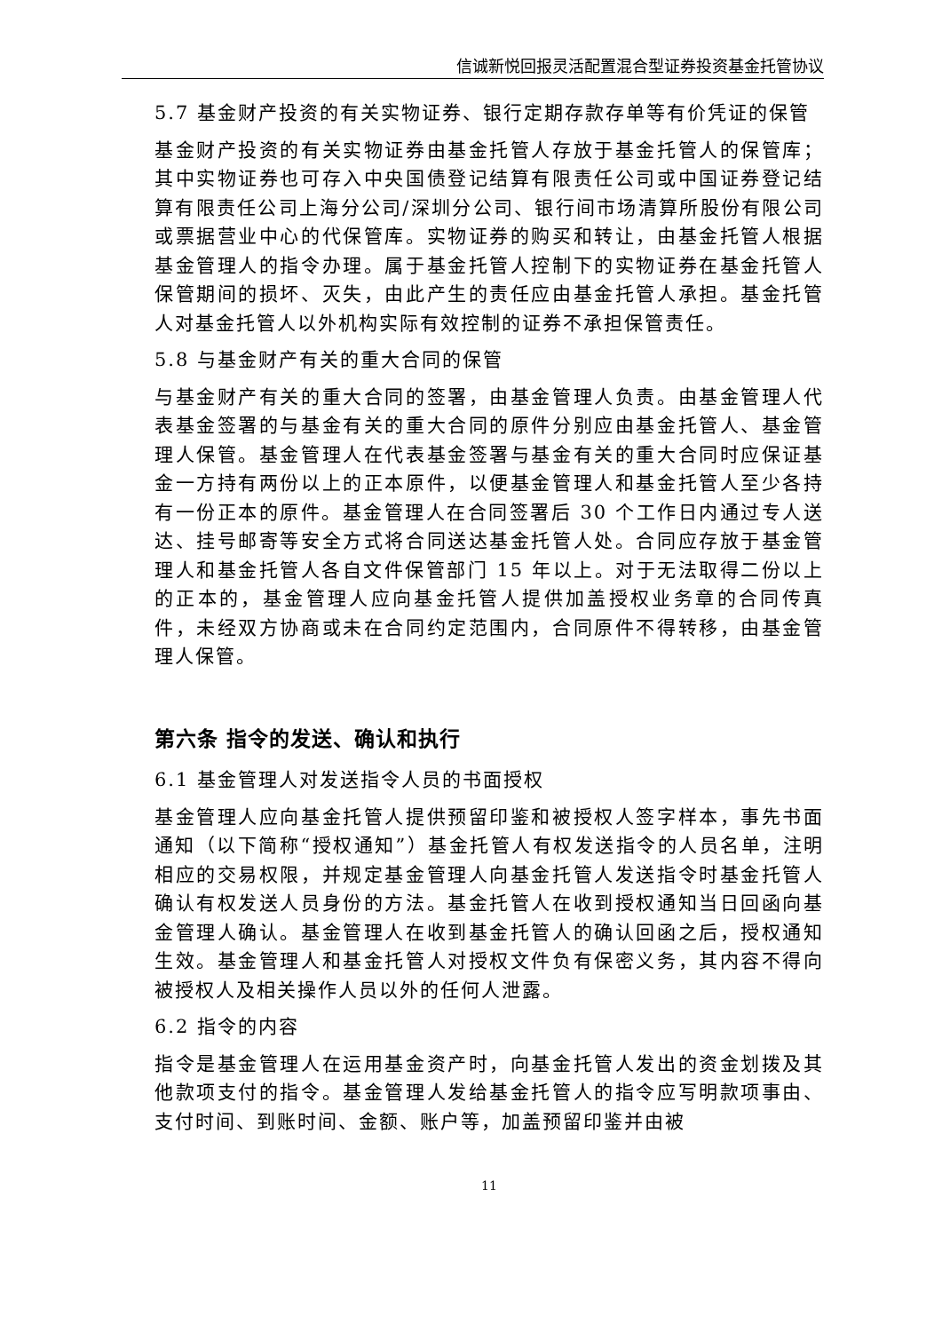信诚新悦回报灵活配置混合型证券投资基金托管协议
5.7 基金财产投资的有关实物证券、银行定期存款存单等有价凭证的保管
基金财产投资的有关实物证券由基金托管人存放于基金托管人的保管库；其中实物证券也可存入中央国债登记结算有限责任公司或中国证券登记结算有限责任公司上海分公司/深圳分公司、银行间市场清算所股份有限公司或票据营业中心的代保管库。实物证券的购买和转让，由基金托管人根据基金管理人的指令办理。属于基金托管人控制下的实物证券在基金托管人保管期间的损坏、灭失，由此产生的责任应由基金托管人承担。基金托管人对基金托管人以外机构实际有效控制的证券不承担保管责任。
5.8 与基金财产有关的重大合同的保管
与基金财产有关的重大合同的签署，由基金管理人负责。由基金管理人代表基金签署的与基金有关的重大合同的原件分别应由基金托管人、基金管理人保管。基金管理人在代表基金签署与基金有关的重大合同时应保证基金一方持有两份以上的正本原件，以便基金管理人和基金托管人至少各持有一份正本的原件。基金管理人在合同签署后 30 个工作日内通过专人送达、挂号邮寄等安全方式将合同送达基金托管人处。合同应存放于基金管理人和基金托管人各自文件保管部门 15 年以上。对于无法取得二份以上的正本的，基金管理人应向基金托管人提供加盖授权业务章的合同传真件，未经双方协商或未在合同约定范围内，合同原件不得转移，由基金管理人保管。
第六条 指令的发送、确认和执行
6.1 基金管理人对发送指令人员的书面授权
基金管理人应向基金托管人提供预留印鉴和被授权人签字样本，事先书面通知（以下简称“授权通知”）基金托管人有权发送指令的人员名单，注明相应的交易权限，并规定基金管理人向基金托管人发送指令时基金托管人确认有权发送人员身份的方法。基金托管人在收到授权通知当日回函向基金管理人确认。基金管理人在收到基金托管人的确认回函之后，授权通知生效。基金管理人和基金托管人对授权文件负有保密义务，其内容不得向被授权人及相关操作人员以外的任何人泄露。
6.2 指令的内容
指令是基金管理人在运用基金资产时，向基金托管人发出的资金划拨及其他款项支付的指令。基金管理人发给基金托管人的指令应写明款项事由、支付时间、到账时间、金额、账户等，加盖预留印鉴并由被
11